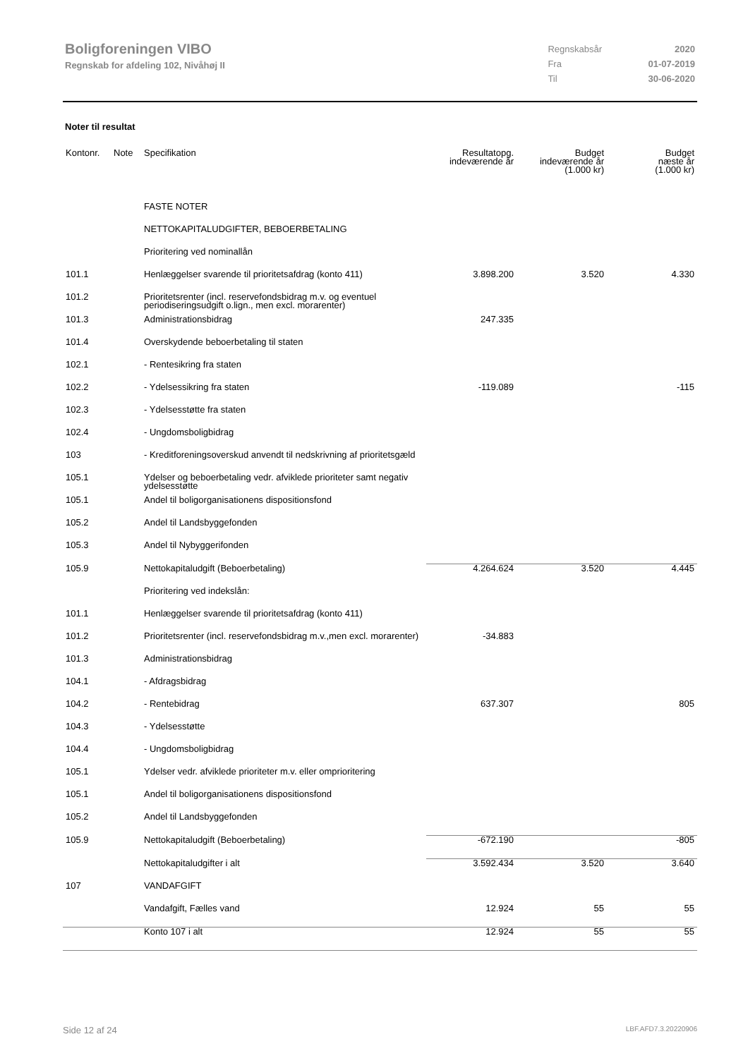Boligforeningen VIBO
Regnskab for afdeling 102, Nivåhøj II
| Regnskabsår | 2020 |
| Fra | 01-07-2019 |
| Til | 30-06-2020 |
Noter til resultat
| Kontonr. | Note | Specifikation | Resultatopg. indeværende år | Budget indeværende år (1.000 kr) | Budget næste år (1.000 kr) |
| --- | --- | --- | --- | --- | --- |
| | | FASTE NOTER | | | |
| | | NETTOKAPITALUDGIFTER, BEBOERBETALING | | | |
| | | Prioritering ved nominallån | | | |
| 101.1 | | Henlæggelser svarende til prioritetsafdrag (konto 411) | 3.898.200 | 3.520 | 4.330 |
| 101.2 | | Prioritetsrenter (incl. reservefondsbidrag m.v. og eventuel periodiseringsudgift o.lign., men excl. morarenter) | | | |
| 101.3 | | Administrationsbidrag | 247.335 | | |
| 101.4 | | Overskydende beboerbetaling til staten | | | |
| 102.1 | | - Rentesikring fra staten | | | |
| 102.2 | | - Ydelsessikring fra staten | -119.089 | | -115 |
| 102.3 | | - Ydelsesstøtte fra staten | | | |
| 102.4 | | - Ungdomsboligbidrag | | | |
| 103 | | - Kreditforeningsoverskud anvendt til nedskrivning af prioritetsgæld | | | |
| 105.1 | | Ydelser og beboerbetaling vedr. afviklede prioriteter samt negativ ydelsesstøtte | | | |
| 105.1 | | Andel til boligorganisationens dispositionsfond | | | |
| 105.2 | | Andel til Landsbyggefonden | | | |
| 105.3 | | Andel til Nybyggerifonden | | | |
| 105.9 | | Nettokapitaludgift (Beboerbetaling) | 4.264.624 | 3.520 | 4.445 |
| | | Prioritering ved indekslån: | | | |
| 101.1 | | Henlæggelser svarende til prioritetsafdrag (konto 411) | | | |
| 101.2 | | Prioritetsrenter (incl. reservefondsbidrag m.v.,men excl. morarenter) | -34.883 | | |
| 101.3 | | Administrationsbidrag | | | |
| 104.1 | | - Afdragsbidrag | | | |
| 104.2 | | - Rentebidrag | 637.307 | | 805 |
| 104.3 | | - Ydelsesstøtte | | | |
| 104.4 | | - Ungdomsboligbidrag | | | |
| 105.1 | | Ydelser vedr. afviklede prioriteter m.v. eller omprioritering | | | |
| 105.1 | | Andel til boligorganisationens dispositionsfond | | | |
| 105.2 | | Andel til Landsbyggefonden | | | |
| 105.9 | | Nettokapitaludgift (Beboerbetaling) | -672.190 | | -805 |
| | | Nettokapitaludgifter i alt | 3.592.434 | 3.520 | 3.640 |
| 107 | | VANDAFGIFT | | | |
| | | Vandafgift, Fælles vand | 12.924 | 55 | 55 |
| | | Konto 107 i alt | 12.924 | 55 | 55 |
Side 12 af 24 LBF.AFD7.3.20220906